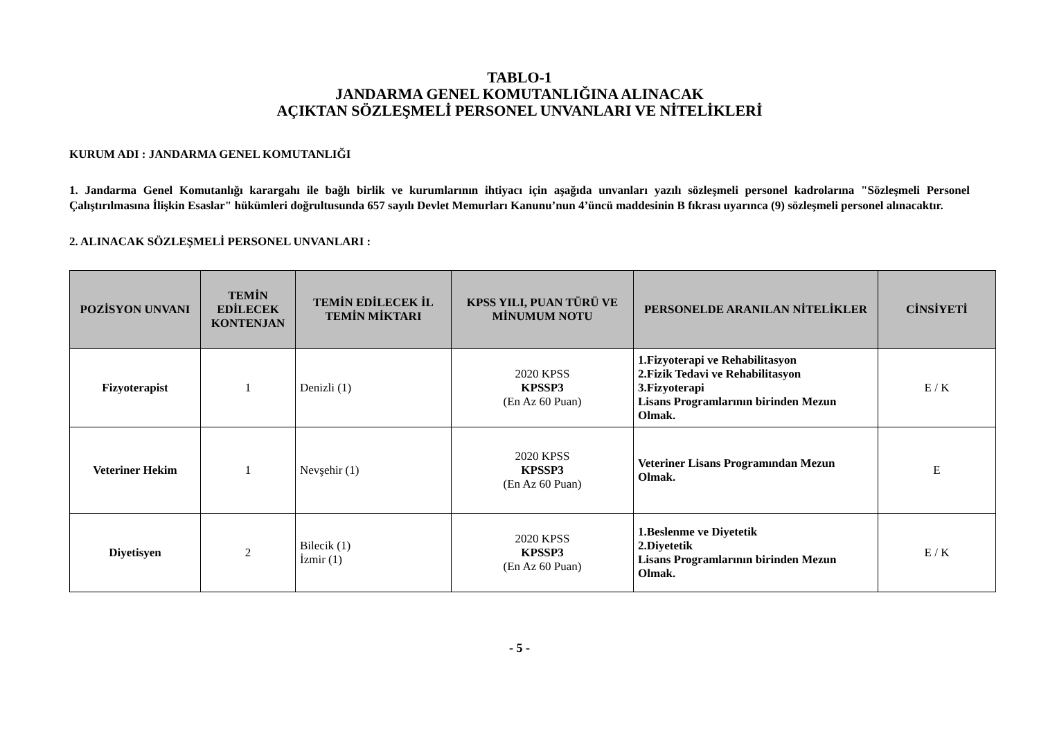TABLO-1
JANDARMA GENEL KOMUTANLIĞINA ALINACAK
AÇIKTAN SÖZLEŞMELİ PERSONEL UNVANLARI VE NİTELİKLERİ
KURUM ADI : JANDARMA GENEL KOMUTANLIĞI
1. Jandarma Genel Komutanlığı karargahı ile bağlı birlik ve kurumlarının ihtiyacı için aşağıda unvanları yazılı sözleşmeli personel kadrolarına "Sözleşmeli Personel Çalıştırılmasına İlişkin Esaslar" hükümleri doğrultusunda 657 sayılı Devlet Memurları Kanunu’nun 4’üncü maddesinin B fıkrası uyarınca (9) sözleşmeli personel alınacaktır.
2. ALINACAK SÖZLEŞMELİ PERSONEL UNVANLARI :
| POZİSYON UNVANI | TEMİN EDİLECEK KONTENJAN | TEMİN EDİLECEK İL TEMİN MİKTARI | KPSS YILI, PUAN TÜRÜ VE MİNUMUM NOTU | PERSONELDE ARANILAN NİTELİKLER | CİNSİYETİ |
| --- | --- | --- | --- | --- | --- |
| Fizyoterapist | 1 | Denizli (1) | 2020 KPSS KPSSP3 (En Az 60 Puan) | 1.Fizyoterapi ve Rehabilitasyon 2.Fizik Tedavi ve Rehabilitasyon 3.Fizyoterapi Lisans Programlarının birinden Mezun Olmak. | E / K |
| Veteriner Hekim | 1 | Nevşehir (1) | 2020 KPSS KPSSP3 (En Az 60 Puan) | Veteriner Lisans Programından Mezun Olmak. | E |
| Diyetisyen | 2 | Bilecik (1) İzmir (1) | 2020 KPSS KPSSP3 (En Az 60 Puan) | 1.Beslenme ve Diyetetik 2.Diyetetik Lisans Programlarının birinden Mezun Olmak. | E / K |
- 5 -